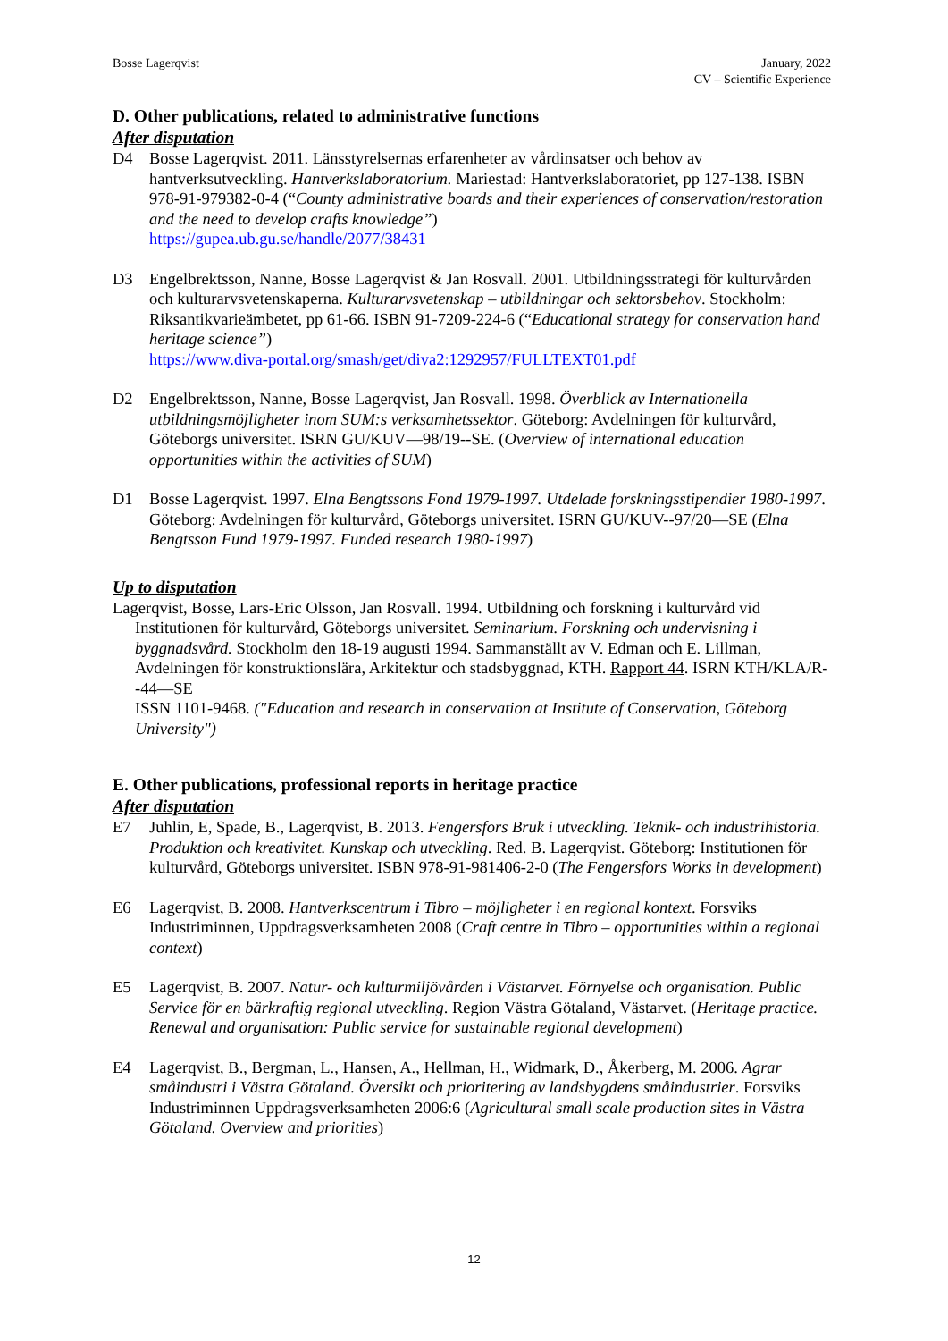Bosse Lagerqvist January, 2022
CV – Scientific Experience
D. Other publications, related to administrative functions
After disputation
D4 Bosse Lagerqvist. 2011. Länsstyrelsernas erfarenheter av vårdinsatser och behov av hantverksutveckling. Hantverkslaboratorium. Mariestad: Hantverkslaboratoriet, pp 127-138. ISBN 978-91-979382-0-4 (“County administrative boards and their experiences of conservation/restoration and the need to develop crafts knowledge”)
https://gupea.ub.gu.se/handle/2077/38431
D3 Engelbrektsson, Nanne, Bosse Lagerqvist & Jan Rosvall. 2001. Utbildningsstrategi för kulturvården och kulturarvsvetenskaperna. Kulturarvsvetenskap – utbildningar och sektorsbehov. Stockholm: Riksantikvarieämbetet, pp 61-66. ISBN 91-7209-224-6 (“Educational strategy for conservation hand heritage science”)
https://www.diva-portal.org/smash/get/diva2:1292957/FULLTEXT01.pdf
D2 Engelbrektsson, Nanne, Bosse Lagerqvist, Jan Rosvall. 1998. Överblick av Internationella utbildningsmöjligheter inom SUM:s verksamhetssektor. Göteborg: Avdelningen för kulturvård, Göteborgs universitet. ISRN GU/KUV—98/19--SE. (Overview of international education opportunities within the activities of SUM)
D1 Bosse Lagerqvist. 1997. Elna Bengtssons Fond 1979-1997. Utdelade forskningsstipendier 1980-1997. Göteborg: Avdelningen för kulturvård, Göteborgs universitet. ISRN GU/KUV--97/20—SE (Elna Bengtsson Fund 1979-1997. Funded research 1980-1997)
Up to disputation
Lagerqvist, Bosse, Lars-Eric Olsson, Jan Rosvall. 1994. Utbildning och forskning i kulturvård vid Institutionen för kulturvård, Göteborgs universitet. Seminarium. Forskning och undervisning i byggnadsvård. Stockholm den 18-19 augusti 1994. Sammanställt av V. Edman och E. Lillman, Avdelningen för konstruktionslära, Arkitektur och stadsbyggnad, KTH. Rapport 44. ISRN KTH/KLA/R--44—SE
ISSN 1101-9468. ("Education and research in conservation at Institute of Conservation, Göteborg University")
E. Other publications, professional reports in heritage practice
After disputation
E7 Juhlin, E, Spade, B., Lagerqvist, B. 2013. Fengersfors Bruk i utveckling. Teknik- och industrihistoria. Produktion och kreativitet. Kunskap och utveckling. Red. B. Lagerqvist. Göteborg: Institutionen för kulturvård, Göteborgs universitet. ISBN 978-91-981406-2-0 (The Fengersfors Works in development)
E6 Lagerqvist, B. 2008. Hantverkscentrum i Tibro – möjligheter i en regional kontext. Forsviks Industriminnen, Uppdragsverksamheten 2008 (Craft centre in Tibro – opportunities within a regional context)
E5 Lagerqvist, B. 2007. Natur- och kulturmiljövården i Västarvet. Förnyelse och organisation. Public Service för en bärkraftig regional utveckling. Region Västra Götaland, Västarvet. (Heritage practice. Renewal and organisation: Public service for sustainable regional development)
E4 Lagerqvist, B., Bergman, L., Hansen, A., Hellman, H., Widmark, D., Åkerberg, M. 2006. Agrar småindustri i Västra Götaland. Översikt och prioritering av landsbygdens småindustrier. Forsviks Industriminnen Uppdragsverksamheten 2006:6 (Agricultural small scale production sites in Västra Götaland. Overview and priorities)
12